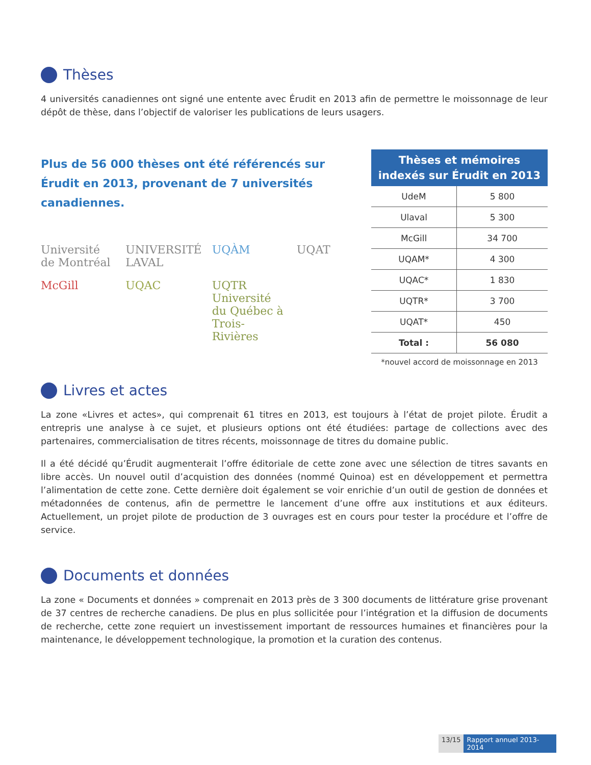Thèses
4 universités canadiennes ont signé une entente avec Érudit en 2013 afin de permettre le moissonnage de leur dépôt de thèse, dans l’objectif de valoriser les publications de leurs usagers.
Plus de 56 000 thèses ont été référencés sur Érudit en 2013, provenant de 7 universités canadiennes.
Université de Montréal
UNIVERSITÉ LAVAL
UQÀM
UQAT
McGill
UQAC
UQTR Université du Québec à Trois-Rivières
| Thèses et mémoires indexés sur Érudit en 2013 | |
| --- | --- |
| UdeM | 5 800 |
| Ulaval | 5 300 |
| McGill | 34 700 |
| UQAM* | 4 300 |
| UQAC* | 1 830 |
| UQTR* | 3 700 |
| UQAT* | 450 |
| Total : | 56 080 |
*nouvel accord de moissonnage en 2013
Livres et actes
La zone «Livres et actes», qui comprenait 61 titres en 2013, est toujours à l’état de projet pilote. Érudit a entrepris une analyse à ce sujet, et plusieurs options ont été étudiées: partage de collections avec des partenaires, commercialisation de titres récents, moissonnage de titres du domaine public.
Il a été décidé qu’Érudit augmenterait l’offre éditoriale de cette zone avec une sélection de titres savants en libre accès. Un nouvel outil d’acquistion des données (nommé Quinoa) est en développement et permettra l’alimentation de cette zone. Cette dernière doit également se voir enrichie d’un outil de gestion de données et métadonnées de contenus, afin de permettre le lancement d’une offre aux institutions et aux éditeurs. Actuellement, un projet pilote de production de 3 ouvrages est en cours pour tester la procédure et l’offre de service.
Documents et données
La zone « Documents et données » comprenait en 2013 près de 3 300 documents de littérature grise provenant de 37 centres de recherche canadiens. De plus en plus sollicitée pour l’intégration et la diffusion de documents de recherche, cette zone requiert un investissement important de ressources humaines et financières pour la maintenance, le développement technologique, la promotion et la curation des contenus.
13/15 Rapport annuel 2013- 2014